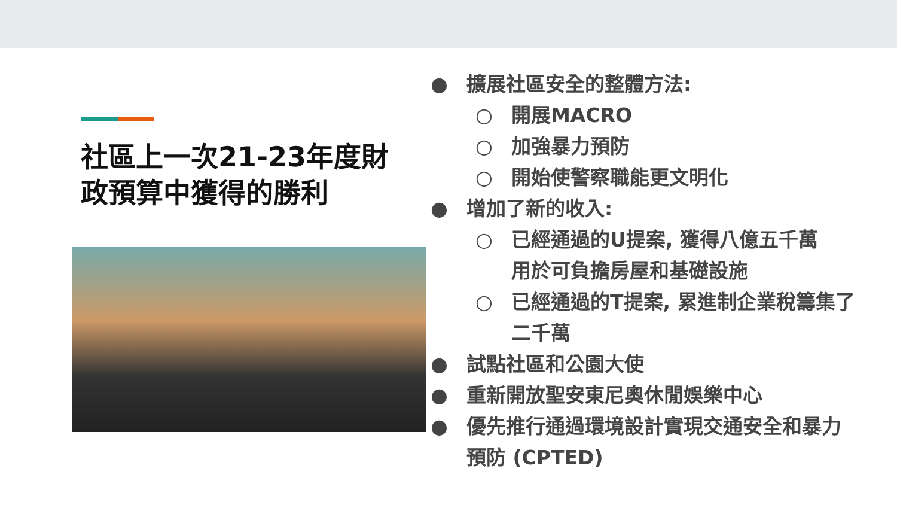社區上一次21-23年度財政預算中獲得的勝利
● 擴展社區安全的整體方法:
○ 開展MACRO
○ 加強暴力預防
○ 開始使警察職能更文明化
● 增加了新的收入:
○ 已經通過的U提案, 獲得八億五千萬用於可負擔房屋和基礎設施
○ 已經通過的T提案, 累進制企業稅籌集了二千萬
● 試點社區和公園大使
● 重新開放聖安東尼奧休閒娛樂中心
● 優先推行通過環境設計實現交通安全和暴力預防 (CPTED)